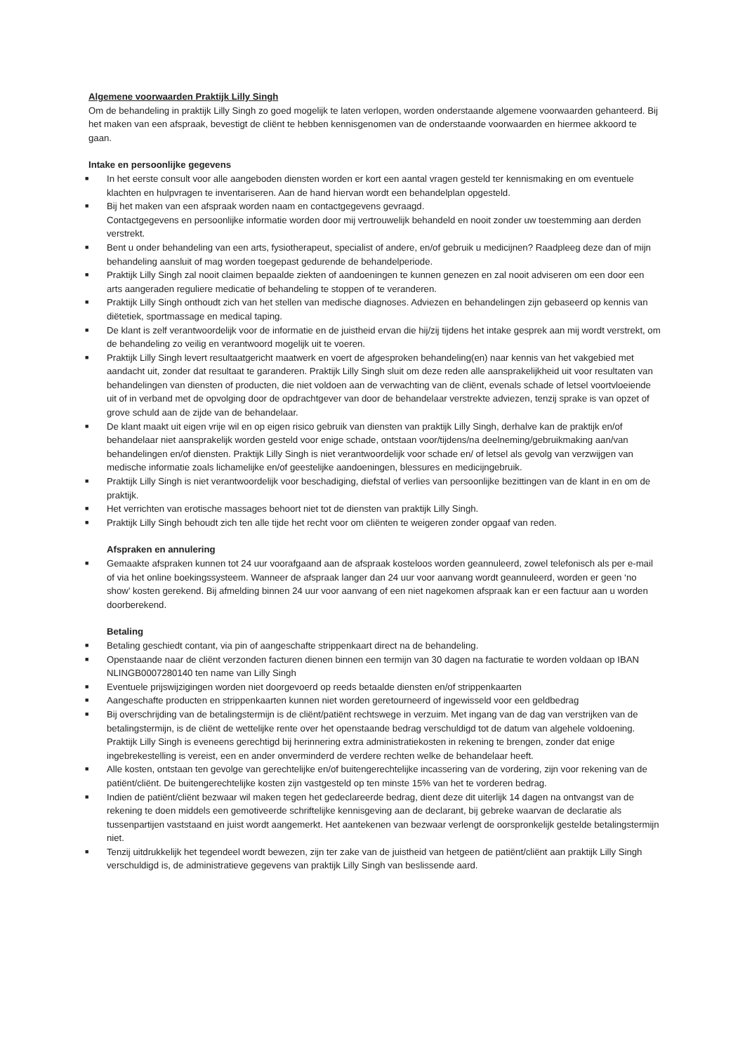Algemene voorwaarden Praktijk Lilly Singh
Om de behandeling in praktijk Lilly Singh zo goed mogelijk te laten verlopen, worden onderstaande algemene voorwaarden gehanteerd. Bij het maken van een afspraak, bevestigt de cliënt te hebben kennisgenomen van de onderstaande voorwaarden en hiermee akkoord te gaan.
Intake en persoonlijke gegevens
■ In het eerste consult voor alle aangeboden diensten worden er kort een aantal vragen gesteld ter kennismaking en om eventuele klachten en hulpvragen te inventariseren. Aan de hand hiervan wordt een behandelplan opgesteld.
■ Bij het maken van een afspraak worden naam en contactgegevens gevraagd.
Contactgegevens en persoonlijke informatie worden door mij vertrouwelijk behandeld en nooit zonder uw toestemming aan derden verstrekt.
■ Bent u onder behandeling van een arts, fysiotherapeut, specialist of andere, en/of gebruik u medicijnen? Raadpleeg deze dan of mijn behandeling aansluit of mag worden toegepast gedurende de behandelperiode.
■ Praktijk Lilly Singh zal nooit claimen bepaalde ziekten of aandoeningen te kunnen genezen en zal nooit adviseren om een door een arts aangeraden reguliere medicatie of behandeling te stoppen of te veranderen.
■ Praktijk Lilly Singh onthoudt zich van het stellen van medische diagnoses. Adviezen en behandelingen zijn gebaseerd op kennis van diëtetiek, sportmassage en medical taping.
■ De klant is zelf verantwoordelijk voor de informatie en de juistheid ervan die hij/zij tijdens het intake gesprek aan mij wordt verstrekt, om de behandeling zo veilig en verantwoord mogelijk uit te voeren.
■ Praktijk Lilly Singh levert resultaatgericht maatwerk en voert de afgesproken behandeling(en) naar kennis van het vakgebied met aandacht uit, zonder dat resultaat te garanderen. Praktijk Lilly Singh sluit om deze reden alle aansprakelijkheid uit voor resultaten van behandelingen van diensten of producten, die niet voldoen aan de verwachting van de cliënt, evenals schade of letsel voortvloeiende uit of in verband met de opvolging door de opdrachtgever van door de behandelaar verstrekte adviezen, tenzij sprake is van opzet of grove schuld aan de zijde van de behandelaar.
■ De klant maakt uit eigen vrije wil en op eigen risico gebruik van diensten van praktijk Lilly Singh, derhalve kan de praktijk en/of behandelaar niet aansprakelijk worden gesteld voor enige schade, ontstaan voor/tijdens/na deelneming/gebruikmaking aan/van behandelingen en/of diensten. Praktijk Lilly Singh is niet verantwoordelijk voor schade en/ of letsel als gevolg van verzwijgen van medische informatie zoals lichamelijke en/of geestelijke aandoeningen, blessures en medicijngebruik.
■ Praktijk Lilly Singh is niet verantwoordelijk voor beschadiging, diefstal of verlies van persoonlijke bezittingen van de klant in en om de praktijk.
■ Het verrichten van erotische massages behoort niet tot de diensten van praktijk Lilly Singh.
■ Praktijk Lilly Singh behoudt zich ten alle tijde het recht voor om cliënten te weigeren zonder opgaaf van reden.
Afspraken en annulering
■ Gemaakte afspraken kunnen tot 24 uur voorafgaand aan de afspraak kosteloos worden geannuleerd, zowel telefonisch als per e-mail of via het online boekingssysteem. Wanneer de afspraak langer dan 24 uur voor aanvang wordt geannuleerd, worden er geen ‘no show’ kosten gerekend. Bij afmelding binnen 24 uur voor aanvang of een niet nagekomen afspraak kan er een factuur aan u worden doorberekend.
Betaling
■ Betaling geschiedt contant, via pin of aangeschafte strippenkaart direct na de behandeling.
■ Openstaande naar de cliënt verzonden facturen dienen binnen een termijn van 30 dagen na facturatie te worden voldaan op IBAN NLINGB0007280140 ten name van Lilly Singh
■ Eventuele prijswijzigingen worden niet doorgevoerd op reeds betaalde diensten en/of strippenkaarten
■ Aangeschafte producten en strippenkaarten kunnen niet worden geretourneerd of ingewisseld voor een geldbedrag
■ Bij overschrijding van de betalingstermijn is de cliënt/patiënt rechtswege in verzuim. Met ingang van de dag van verstrijken van de betalingstermijn, is de cliënt de wettelijke rente over het openstaande bedrag verschuldigd tot de datum van algehele voldoening. Praktijk Lilly Singh is eveneens gerechtigd bij herinnering extra administratiekosten in rekening te brengen, zonder dat enige ingebrekestelling is vereist, een en ander onverminderd de verdere rechten welke de behandelaar heeft.
■ Alle kosten, ontstaan ten gevolge van gerechtelijke en/of buitengerechtelijke incassering van de vordering, zijn voor rekening van de patiënt/cliënt. De buitengerechtelijke kosten zijn vastgesteld op ten minste 15% van het te vorderen bedrag.
■ Indien de patiënt/cliënt bezwaar wil maken tegen het gedeclareerde bedrag, dient deze dit uiterlijk 14 dagen na ontvangst van de rekening te doen middels een gemotiveerde schriftelijke kennisgeving aan de declarant, bij gebreke waarvan de declaratie als tussenpartijen vaststaand en juist wordt aangemerkt. Het aantekenen van bezwaar verlengt de oorspronkelijk gestelde betalingstermijn niet.
■ Tenzij uitdrukkelijk het tegendeel wordt bewezen, zijn ter zake van de juistheid van hetgeen de patiënt/cliënt aan praktijk Lilly Singh verschuldigd is, de administratieve gegevens van praktijk Lilly Singh van beslissende aard.